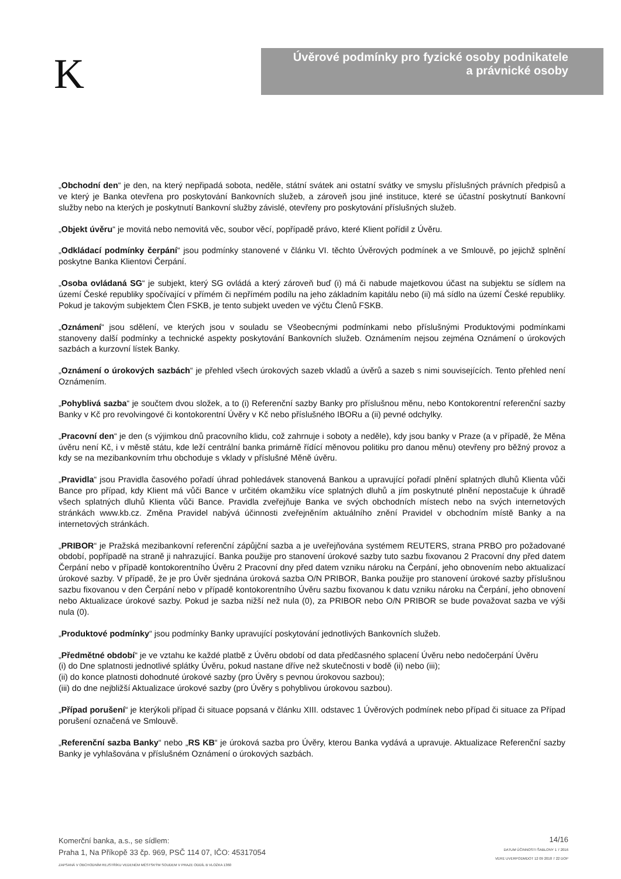K
Úvěrové podmínky pro fyzické osoby podnikatele
a právnické osoby
„Obchodní den“ je den, na který nepřipadá sobota, neděle, státní svátek ani ostatní svátky ve smyslu příslušných právních předpisů a ve který je Banka otevřena pro poskytování Bankovních služeb, a zároveň jsou jiné instituce, které se účastní poskytnutí Bankovní služby nebo na kterých je poskytnutí Bankovní služby závislé, otevřeny pro poskytování příslušných služeb.
„Objekt úvěru“ je movitá nebo nemovitá věc, soubor věcí, popřípadě právo, které Klient pořídil z Úvěru.
„Odkládací podmínky čerpání“ jsou podmínky stanovené v článku VI. těchto Úvěrových podmínek a ve Smlouvě, po jejichž splnění poskytne Banka Klientovi Čerpání.
„Osoba ovládaná SG“ je subjekt, který SG ovládá a který zároveň buď (i) má či nabude majetkovou účast na subjektu se sídlem na území České republiky spočívající v přímém či nepřímém podílu na jeho základním kapitálu nebo (ii) má sídlo na území České republiky. Pokud je takovým subjektem Člen FSKB, je tento subjekt uveden ve výčtu Členů FSKB.
„Oznámení“ jsou sdělení, ve kterých jsou v souladu se Všeobecnými podmínkami nebo příslušnými Produktovými podmínkami stanoveny další podmínky a technické aspekty poskytování Bankovních služeb. Oznámením nejsou zejména Oznámení o úrokových sazbách a kurzovní lístek Banky.
„Oznámení o úrokových sazbách“ je přehled všech úrokových sazeb vkladů a úvěrů a sazeb s nimi souvisejících. Tento přehled není Oznámením.
„Pohyblivá sazba“ je součtem dvou složek, a to (i) Referenční sazby Banky pro příslušnou měnu, nebo Kontokorentní referenční sazby Banky v Kč pro revolvingové či kontokorentní Úvěry v Kč nebo příslušného IBORu a (ii) pevné odchylky.
„Pracovní den“ je den (s výjimkou dnů pracovního klidu, což zahrnuje i soboty a neděle), kdy jsou banky v Praze (a v případě, že Měna úvěru není Kč, i v městě státu, kde leží centrální banka primárně řídící měnovou politiku pro danou měnu) otevřeny pro běžný provoz a kdy se na mezibankovním trhu obchoduje s vklady v příslušné Měně úvěru.
„Pravidla“ jsou Pravidla časového pořadí úhrad pohledávek stanovená Bankou a upravující pořadí plnění splatných dluhů Klienta vůči Bance pro případ, kdy Klient má vůči Bance v určitém okamžiku více splatných dluhů a jím poskytnuté plnění nepostačuje k úhradě všech splatných dluhů Klienta vůči Bance. Pravidla zveřejňuje Banka ve svých obchodních místech nebo na svých internetových stránkách www.kb.cz. Změna Pravidel nabývá účinnosti zveřejněním aktuálního znění Pravidel v obchodním místě Banky a na internetových stránkách.
„PRIBOR“ je Pražská mezibankovní referenční zápůjční sazba a je uveřejňována systémem REUTERS, strana PRBO pro požadované období, popřípadě na straně ji nahrazující. Banka použije pro stanovení úrokové sazby tuto sazbu fixovanou 2 Pracovní dny před datem Čerpání nebo v případě kontokorentního Úvěru 2 Pracovní dny před datem vzniku nároku na Čerpání, jeho obnovením nebo aktualizací úrokové sazby. V případě, že je pro Úvěr sjednána úroková sazba O/N PRIBOR, Banka použije pro stanovení úrokové sazby příslušnou sazbu fixovanou v den Čerpání nebo v případě kontokorentního Úvěru sazbu fixovanou k datu vzniku nároku na Čerpání, jeho obnovení nebo Aktualizace úrokové sazby. Pokud je sazba nižší než nula (0), za PRIBOR nebo O/N PRIBOR se bude považovat sazba ve výši nula (0).
„Produktové podmínky“ jsou podmínky Banky upravující poskytování jednotlivých Bankovních služeb.
„Předmětné období“ je ve vztahu ke každé platbě z Úvěru období od data předčasného splacení Úvěru nebo nedočerpání Úvěru
(i) do Dne splatnosti jednotlivé splátky Úvěru, pokud nastane dříve než skutečnosti v bodě (ii) nebo (iii);
(ii) do konce platnosti dohodnuté úrokové sazby (pro Úvěry s pevnou úrokovou sazbou);
(iii) do dne nejbližší Aktualizace úrokové sazby (pro Úvěry s pohyblivou úrokovou sazbou).
„Případ porušení“ je kterýkoli případ či situace popsaná v článku XIII. odstavec 1 Úvěrových podmínek nebo případ či situace za Případ porušení označená ve Smlouvě.
„Referenční sazba Banky“ nebo „RS KB“ je úroková sazba pro Úvěry, kterou Banka vydává a upravuje. Aktualizace Referenční sazby Banky je vyhlašována v příslušném Oznámení o úrokových sazbách.
Komerční banka, a.s., se sídlem:
Praha 1, Na Příkopě 33 čp. 969, PSČ 114 07, IČO: 45317054
ZAPSANÁ V OBCHODNÍM REJSTŘÍKU VEDENÉM MĚSTSKÝM SOUDEM V PRAZE ODDÍL B VLOŽKA 1360
14/16
DATUM ÚČINNOSTI ŠABLONY 1 7 2016
VERE UVERPODMDOT 12 09 2018 7 22 DOP